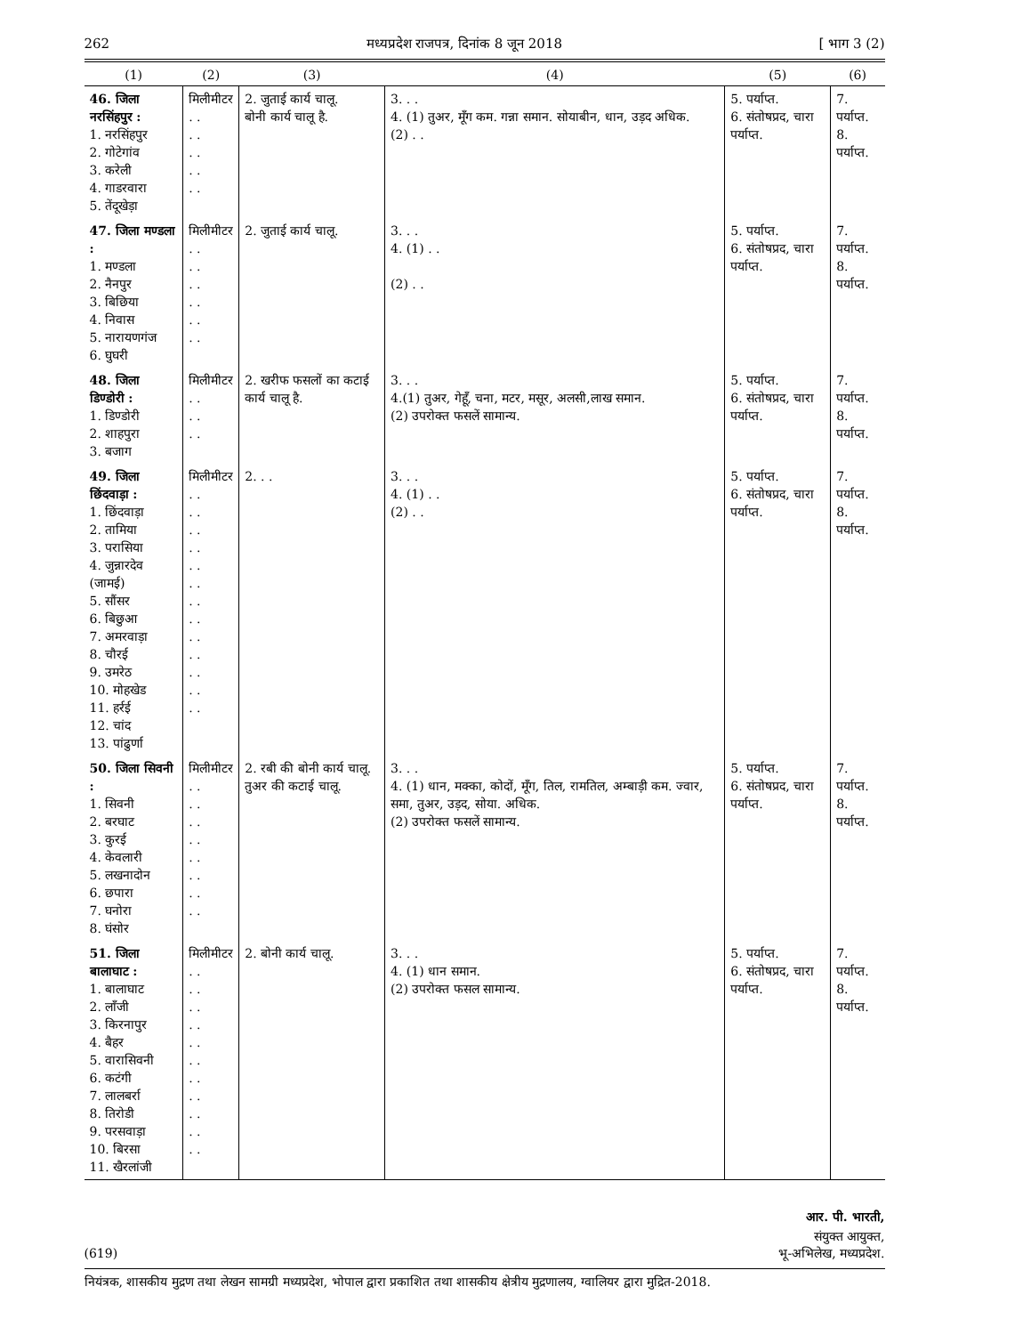262 मध्यप्रदेश राजपत्र, दिनांक 8 जून 2018 [ भाग 3 (2)
| (1) | (2) | (3) | (4) | (5) | (6) |
| --- | --- | --- | --- | --- | --- |
| 46. जिला नरसिंहपुर : 1. नरसिंहपुर 2. गोटेगांव 3. करेली 4. गाडरवारा 5. तेंदूखेड़ा | मिलीमीटर . . . . . . . . . . | 2. जुताई कार्य चालू. बोनी कार्य चालू है. | 3. . . 4. (1) तुअर, मूँग कम. गन्ना समान. सोयाबीन, धान, उड़द अधिक. (2) . . | 5. पर्याप्त. 6. संतोषप्रद, चारा पर्याप्त. | 7. पर्याप्त. 8. पर्याप्त. |
| 47. जिला मण्डला : 1. मण्डला 2. नैनपुर 3. बिछिया 4. निवास 5. नारायणगंज 6. घुघरी | मिलीमीटर . . . . . . . . . . . . | 2. जुताई कार्य चालू. | 3. . . 4. (1) . . (2) . . | 5. पर्याप्त. 6. संतोषप्रद, चारा पर्याप्त. | 7. पर्याप्त. 8. पर्याप्त. |
| 48. जिला डिण्डोरी : 1. डिण्डोरी 2. शाहपुरा 3. बजाग | मिलीमीटर . . . . . . | 2. खरीफ फसलों का कटाई कार्य चालू है. | 3. . . 4.(1) तुअर, गेहूँ, चना, मटर, मसूर, अलसी,लाख समान. (2) उपरोक्त फसलें सामान्य. | 5. पर्याप्त. 6. संतोषप्रद, चारा पर्याप्त. | 7. पर्याप्त. 8. पर्याप्त. |
| 49. जिला छिंदवाड़ा : 1. छिंदवाड़ा 2. तामिया 3. परासिया 4. जुन्नारदेव (जामई) 5. सौंसर 6. बिछुआ 7. अमरवाड़ा 8. चौरई 9. उमरेठ 10. मोहखेड 11. हर्रई 12. चांद 13. पांढुर्णा | मिलीमीटर . . . . . . . . . . . . . . . . . . . . . . . . . . | 2. . . | 3. . . 4. (1) . . (2) . . | 5. पर्याप्त. 6. संतोषप्रद, चारा पर्याप्त. | 7. पर्याप्त. 8. पर्याप्त. |
| 50. जिला सिवनी : 1. सिवनी 2. बरघाट 3. कुरई 4. केवलारी 5. लखनादोन 6. छपारा 7. घनोरा 8. घंसोर | मिलीमीटर . . . . . . . . . . . . . . . . | 2. रबी की बोनी कार्य चालू. तुअर की कटाई चालू. | 3. . . 4. (1) धान, मक्का, कोदों, मूँग, तिल, रामतिल, अम्बाड़ी कम. ज्वार, समा, तुअर, उड़द, सोया. अधिक. (2) उपरोक्त फसलें सामान्य. | 5. पर्याप्त. 6. संतोषप्रद, चारा पर्याप्त. | 7. पर्याप्त. 8. पर्याप्त. |
| 51. जिला बालाघाट : 1. बालाघाट 2. लाँजी 3. किरनापुर 4. बैहर 5. वारासिवनी 6. कटंगी 7. लालबर्रा 8. तिरोडी 9. परसवाड़ा 10. बिरसा 11. खैरलांजी | मिलीमीटर . . . . . . . . . . . . . . . . . . . . . . | 2. बोनी कार्य चालू. | 3. . . 4. (1) धान समान. (2) उपरोक्त फसल सामान्य. | 5. पर्याप्त. 6. संतोषप्रद, चारा पर्याप्त. | 7. पर्याप्त. 8. पर्याप्त. |
आर. पी. भारती,
संयुक्त आयुक्त,
(619) भू-अभिलेख, मध्यप्रदेश.
नियंत्रक, शासकीय मुद्रण तथा लेखन सामग्री मध्यप्रदेश, भोपाल द्वारा प्रकाशित तथा शासकीय क्षेत्रीय मुद्रणालय, ग्वालियर द्वारा मुद्रित-2018.